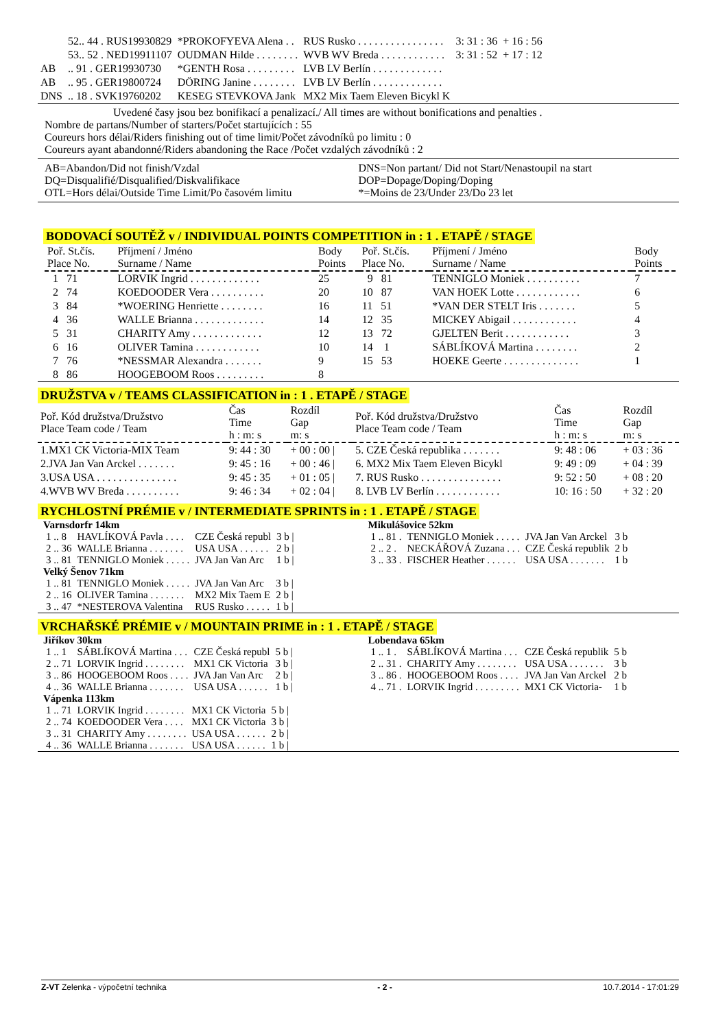| | 52.. 44 . RUS19930829 | *PROKOFYEVA Alena . . | RUS Rusko . . . . . . . . . . . . . . . . | 3: 31 : 36 | + 16 : 56 |
| | 53.. 52 . NED19911107 | OUDMAN Hilde . . . . . . . . | WVB WV Breda . . . . . . . . . . . . | 3: 31 : 52 | + 17 : 12 |
| AB | .. 91 . GER19930730 | *GENTH Rosa . . . . . . . . . | LVB LV Berlín . . . . . . . . . . . . . | | |
| AB | .. 95 . GER19800724 | DÖRING Janine . . . . . . . . | LVB LV Berlín . . . . . . . . . . . . . | | |
| DNS | .. 18 . SVK19760202 | KESEG STEVKOVA Jank | MX2 Mix Taem Eleven Bicykl K | | |
Uvedené časy jsou bez bonifikací a penalizací./ All times are without bonifications and penalties .
Nombre de partans/Number of starters/Počet startujících : 55
Coureurs hors délai/Riders finishing out of time limit/Počet závodníků po limitu : 0
Coureurs ayant abandonné/Riders abandoning the Race /Počet vzdalých závodníků : 2
AB=Abandon/Did not finish/Vzdal
DQ=Disqualifié/Disqualified/Diskvalifikace
OTL=Hors délai/Outside Time Limit/Po časovém limitu
DNS=Non partant/ Did not Start/Nenastoupil na start
DOP=Dopage/Doping/Doping
*=Moins de 23/Under 23/Do 23 let
BODOVACÍ SOUTĚŽ v / INDIVIDUAL POINTS COMPETITION in : 1 . ETAPĚ / STAGE
| Poř. St.čís. Place No. | Příjmení / Jméno Surname / Name | Body Points | Poř. St.čís. Place No. | Příjmení / Jméno Surname / Name | Body Points |
| 1 71 | LORVIK Ingrid . . . . . . . . . . . . . | 25 | 9 81 | TENNIGLO Moniek . . . . . . . . . . | 7 |
| 2 74 | KOEDOODER Vera . . . . . . . . . . | 20 | 10 87 | VAN HOEK Lotte . . . . . . . . . . . . | 6 |
| 3 84 | *WOERING Henriette . . . . . . . . | 16 | 11 51 | *VAN DER STELT Iris . . . . . . . | 5 |
| 4 36 | WALLE Brianna . . . . . . . . . . . . . | 14 | 12 35 | MICKEY Abigail . . . . . . . . . . . . | 4 |
| 5 31 | CHARITY Amy . . . . . . . . . . . . . | 12 | 13 72 | GJELTEN Berit . . . . . . . . . . . . | 3 |
| 6 16 | OLIVER Tamina . . . . . . . . . . . . | 10 | 14 1 | SÁBLÍKOVÁ Martina . . . . . . . . | 2 |
| 7 76 | *NESSMAR Alexandra . . . . . . . | 9 | 15 53 | HOEKE Geerte . . . . . . . . . . . . . . | 1 |
| 8 86 | HOOGEBOOM Roos . . . . . . . . . | 8 | | | |
DRUŽSTVA v / TEAMS CLASSIFICATION in : 1 . ETAPĚ / STAGE
| Poř. Kód družstva/Družstvo Place Team code / Team | Čas Time h : m: s | Rozdíl Gap m: s | Poř. Kód družstva/Družstvo Place Team code / Team | Čas Time h : m: s | Rozdíl Gap m: s |
| 1.MX1 CK Victoria-MIX Team | 9: 44 : 30 | + 00 : 00 / | 5. CZE Česká republika . . . . . . . | 9: 48 : 06 | + 03 : 36 |
| 2.JVA Jan Van Arckel . . . . . . . | 9: 45 : 16 | + 00 : 46 / | 6. MX2 Mix Taem Eleven Bicykl | 9: 49 : 09 | + 04 : 39 |
| 3.USA USA . . . . . . . . . . . . . . . | 9: 45 : 35 | + 01 : 05 / | 7. RUS Rusko . . . . . . . . . . . . . . . | 9: 52 : 50 | + 08 : 20 |
| 4.WVB WV Breda . . . . . . . . . . | 9: 46 : 34 | + 02 : 04 / | 8. LVB LV Berlín . . . . . . . . . . . . | 10: 16 : 50 | + 32 : 20 |
RYCHLOSTNÍ PRÉMIE v / INTERMEDIATE SPRINTS in : 1 . ETAPĚ / STAGE
Varnsdorfr 14km
| 1 .. 8 | HAVLÍKOVÁ Pavla . . . . | CZE Česká republ | 3 b / |
| 2 .. 36 | WALLE Brianna . . . . . . . | USA USA . . . . . . | 2 b / |
| 3 .. 81 | TENNIGLO Moniek . . . . . | JVA Jan Van Arc | 1 b / |
Velký Šenov 71km
| 1 .. 81 | TENNIGLO Moniek . . . . . | JVA Jan Van Arc | 3 b / |
| 2 .. 16 | OLIVER Tamina . . . . . . . | MX2 Mix Taem E | 2 b / |
| 3 .. 47 | *NESTEROVA Valentina | RUS Rusko . . . . . | 1 b / |
Mikulášovice 52km
| 1 .. 81 . | TENNIGLO Moniek . . . . . | JVA Jan Van Arckel | 3 b |
| 2 .. 2 . | NECKÁŘOVÁ Zuzana . . . | CZE Česká republik | 2 b |
| 3 .. 33 . | FISCHER Heather . . . . . . | USA USA . . . . . . . | 1 b |
VRCHAŘSKÉ PRÉMIE v / MOUNTAIN PRIME in : 1 . ETAPĚ / STAGE
Jiříkov 30km
| 1 .. 1 | SÁBLÍKOVÁ Martina . . . | CZE Česká republ | 5 b / |
| 2 .. 71 | LORVIK Ingrid . . . . . . . . | MX1 CK Victoria | 3 b / |
| 3 .. 86 | HOOGEBOOM Roos . . . . | JVA Jan Van Arc | 2 b / |
| 4 .. 36 | WALLE Brianna . . . . . . . | USA USA . . . . . . | 1 b / |
Vápenka 113km
| 1 .. 71 | LORVIK Ingrid . . . . . . . . | MX1 CK Victoria | 5 b / |
| 2 .. 74 | KOEDOODER Vera . . . . | MX1 CK Victoria | 3 b / |
| 3 .. 31 | CHARITY Amy . . . . . . . . | USA USA . . . . . . | 2 b / |
| 4 .. 36 | WALLE Brianna . . . . . . . | USA USA . . . . . . | 1 b / |
Lobendava 65km
| 1 .. 1 . | SÁBLÍKOVÁ Martina . . . | CZE Česká republik | 5 b |
| 2 .. 31 . | CHARITY Amy . . . . . . . . | USA USA . . . . . . . | 3 b |
| 3 .. 86 . | HOOGEBOOM Roos . . . . | JVA Jan Van Arckel | 2 b |
| 4 .. 71 . | LORVIK Ingrid . . . . . . . . . | MX1 CK Victoria- | 1 b |
Z-VT Zelenka - výpočetní technika - 2 - 10.7.2014 - 17:01:29